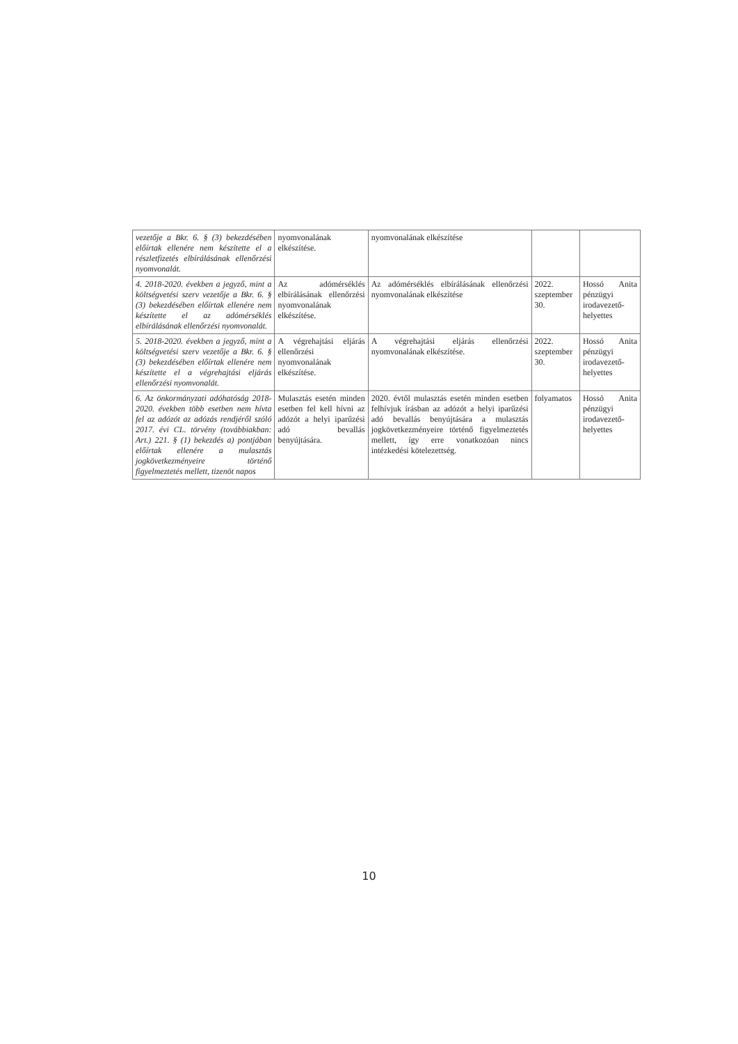| vezetője a Bkr. 6. § (3) bekezdésében előírtak ellenére nem készítette el a részletfizetés elbírálásának ellenőrzési nyomvonalát. | nyomvonalának elkészítése. | nyomvonalának elkészítése | | |
| 4. 2018-2020. években a jegyző, mint a költségvetési szerv vezetője a Bkr. 6. § (3) bekezdésében előírtak ellenére nem készítette el az adómérséklés elbírálásának ellenőrzési nyomvonalát. | Az adómérséklés elbírálásának ellenőrzési nyomvonalának elkészítése. | Az adómérséklés elbírálásának ellenőrzési nyomvonalának elkészítése | 2022. szeptember 30. | Hossó Anita pénzügyi irodavezető-helyettes |
| 5. 2018-2020. években a jegyző, mint a költségvetési szerv vezetője a Bkr. 6. § (3) bekezdésében előírtak ellenére nem készítette el a végrehajtási eljárás ellenőrzési nyomvonalát. | A végrehajtási eljárás ellenőrzési nyomvonalának elkészítése. | A végrehajtási eljárás ellenőrzési nyomvonalának elkészítése. | 2022. szeptember 30. | Hossó Anita pénzügyi irodavezető-helyettes |
| 6. Az önkormányzati adóhatóság 2018-2020. években több esetben nem hívta fel az adózót az adózás rendjéről szóló 2017. évi CL. törvény (továbbiakban: Art.) 221. § (1) bekezdés a) pontjában előírtak ellenére a mulasztás jogkövetkezményeire történő figyelmeztetés mellett, tizenöt napos | Mulasztás esetén minden esetben fel kell hívni az adózót a helyi iparűzési adó bevallás benyújtására. | 2020. évtől mulasztás esetén minden esetben felhívjuk írásban az adózót a helyi iparűzési adó bevallás benyújtására a mulasztás jogkövetkezményeire történő figyelmeztetés mellett, így erre vonatkozóan nincs intézkedési kötelezettség. | folyamatos | Hossó Anita pénzügyi irodavezető-helyettes |
10